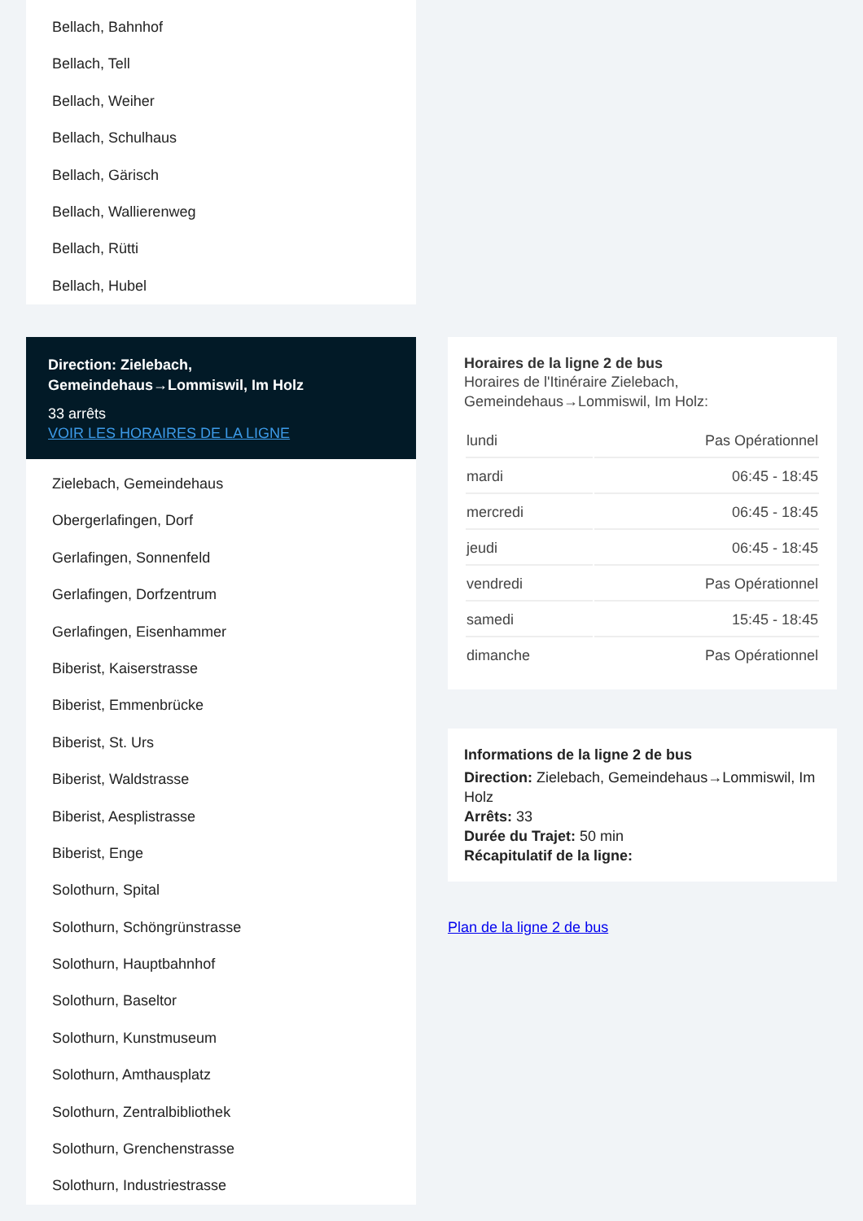Bellach, Bahnhof
Bellach, Tell
Bellach, Weiher
Bellach, Schulhaus
Bellach, Gärisch
Bellach, Wallierenweg
Bellach, Rütti
Bellach, Hubel
Direction: Zielebach, Gemeindehaus→Lommiswil, Im Holz
33 arrêts
VOIR LES HORAIRES DE LA LIGNE
Zielebach, Gemeindehaus
Obergerlafingen, Dorf
Gerlafingen, Sonnenfeld
Gerlafingen, Dorfzentrum
Gerlafingen, Eisenhammer
Biberist, Kaiserstrasse
Biberist, Emmenbrücke
Biberist, St. Urs
Biberist, Waldstrasse
Biberist, Aesplistrasse
Biberist, Enge
Solothurn, Spital
Solothurn, Schöngrünstrasse
Solothurn, Hauptbahnhof
Solothurn, Baseltor
Solothurn, Kunstmuseum
Solothurn, Amthausplatz
Solothurn, Zentralbibliothek
Solothurn, Grenchenstrasse
Solothurn, Industriestrasse
Horaires de la ligne 2 de bus
Horaires de l'Itinéraire Zielebach, Gemeindehaus→Lommiswil, Im Holz:
| lundi | Pas Opérationnel |
| mardi | 06:45 - 18:45 |
| mercredi | 06:45 - 18:45 |
| jeudi | 06:45 - 18:45 |
| vendredi | Pas Opérationnel |
| samedi | 15:45 - 18:45 |
| dimanche | Pas Opérationnel |
Informations de la ligne 2 de bus
Direction: Zielebach, Gemeindehaus→Lommiswil, Im Holz
Arrêts: 33
Durée du Trajet: 50 min
Récapitulatif de la ligne:
Plan de la ligne 2 de bus